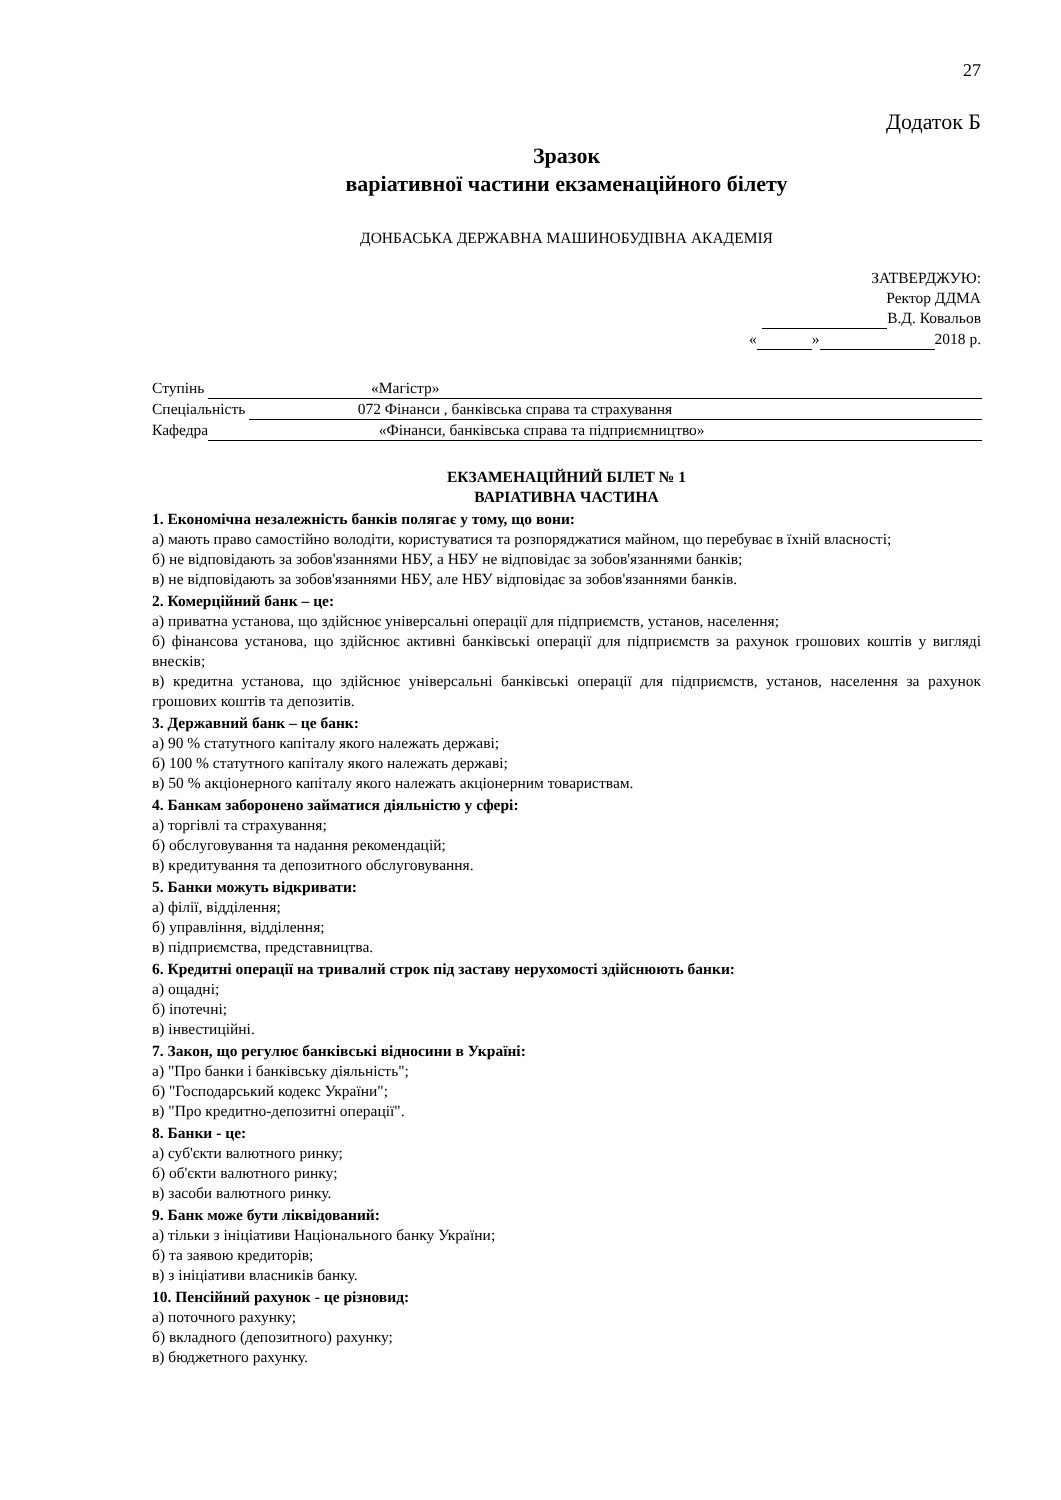27
Додаток Б
Зразок
варіативної частини екзаменаційного білету
ДОНБАСЬКА ДЕРЖАВНА МАШИНОБУДІВНА АКАДЕМІЯ
ЗАТВЕРДЖУЮ:
Ректор ДДМА
В.Д. Ковальов
« » 2018 р.
Ступінь «Магістр»
Спеціальність 072 Фінанси , банківська справа та страхування
Кафедра «Фінанси, банківська справа та підприємництво»
ЕКЗАМЕНАЦІЙНИЙ БІЛЕТ № 1
ВАРІАТИВНА ЧАСТИНА
1. Економічна незалежність банків полягає у тому, що вони:
а) мають право самостійно володіти, користуватися та розпоряджатися майном, що перебуває в їхній власності;
б) не відповідають за зобов'язаннями НБУ, а НБУ не відповідає за зобов'язаннями банків;
в) не відповідають за зобов'язаннями НБУ, але НБУ відповідає за зобов'язаннями банків.
2. Комерційний банк – це:
а) приватна установа, що здійснює універсальні операції для підприємств, установ, населення;
б) фінансова установа, що здійснює активні банківські операції для підприємств за рахунок грошових коштів у вигляді внесків;
в) кредитна установа, що здійснює універсальні банківські операції для підприємств, установ, населення за рахунок грошових коштів та депозитів.
3. Державний банк – це банк:
а) 90 % статутного капіталу якого належать державі;
б) 100 % статутного капіталу якого належать державі;
в) 50 % акціонерного капіталу якого належать акціонерним товариствам.
4. Банкам заборонено займатися діяльністю у сфері:
а) торгівлі та страхування;
б) обслуговування та надання рекомендацій;
в) кредитування та депозитного обслуговування.
5. Банки можуть відкривати:
а) філії, відділення;
б) управління, відділення;
в) підприємства, представництва.
6. Кредитні операції на тривалий строк під заставу нерухомості здійснюють банки:
а) ощадні;
б) іпотечні;
в) інвестиційні.
7. Закон, що регулює банківські відносини в Україні:
а) "Про банки і банківську діяльність";
б) "Господарський кодекс України";
в) "Про кредитно-депозитні операції".
8. Банки - це:
а) суб'єкти валютного ринку;
б) об'єкти валютного ринку;
в) засоби валютного ринку.
9. Банк може бути ліквідований:
а) тільки з ініціативи Національного банку України;
б) та заявою кредиторів;
в) з ініціативи власників банку.
10. Пенсійний рахунок - це різновид:
а) поточного рахунку;
б) вкладного (депозитного) рахунку;
в) бюджетного рахунку.